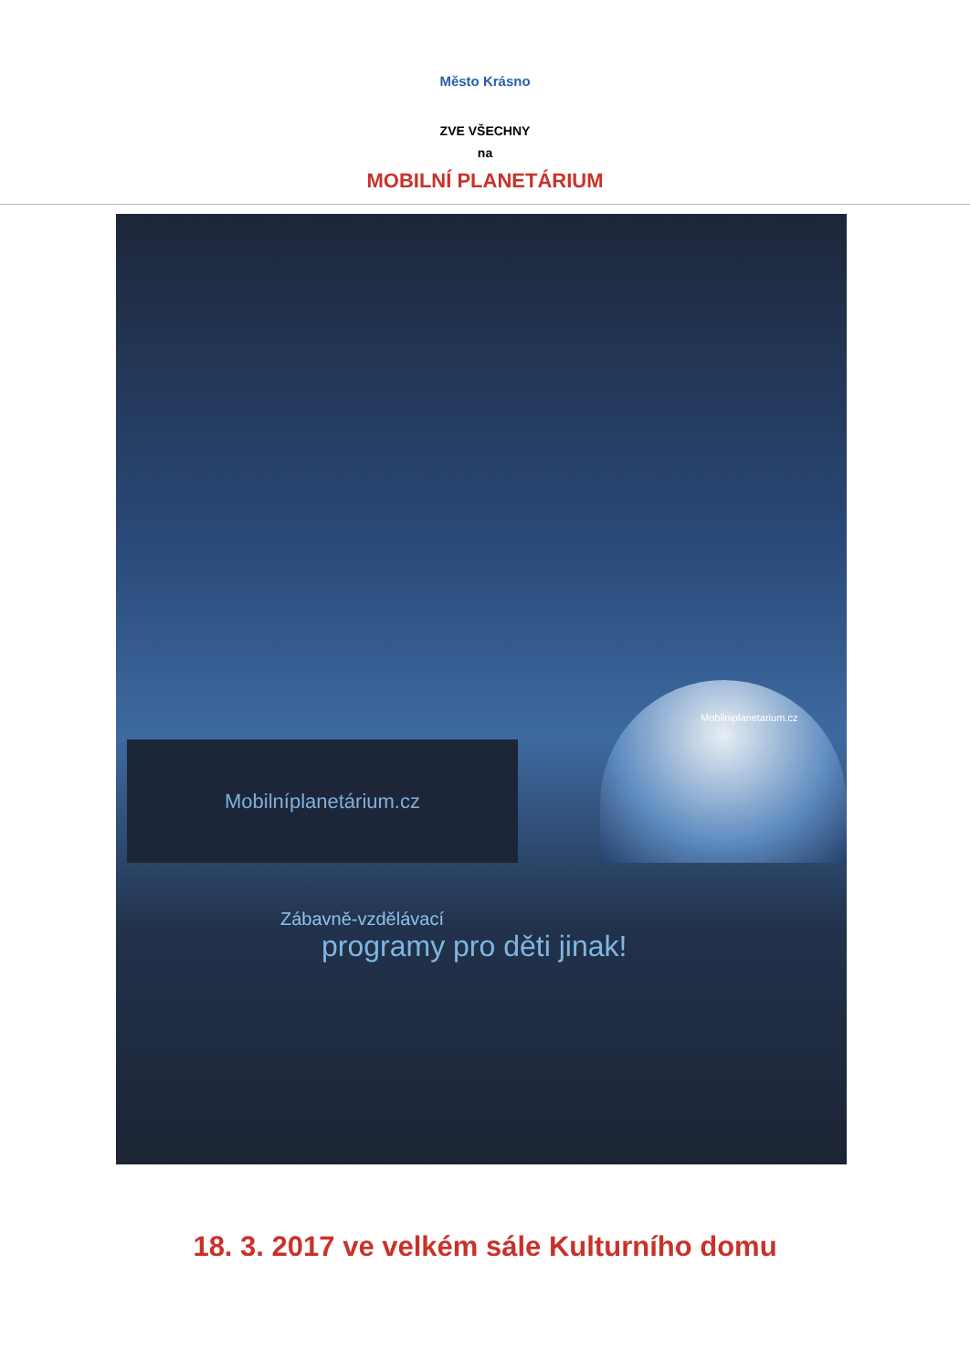Město Krásno
ZVE VŠECHNY
na
MOBILNÍ PLANETÁRIUM
Mobilníplanetárium.cz
Mobilniplanetarium.cz
Zábavně-vzdělávací
programy pro děti jinak!
18. 3. 2017 ve velkém sále Kulturního domu